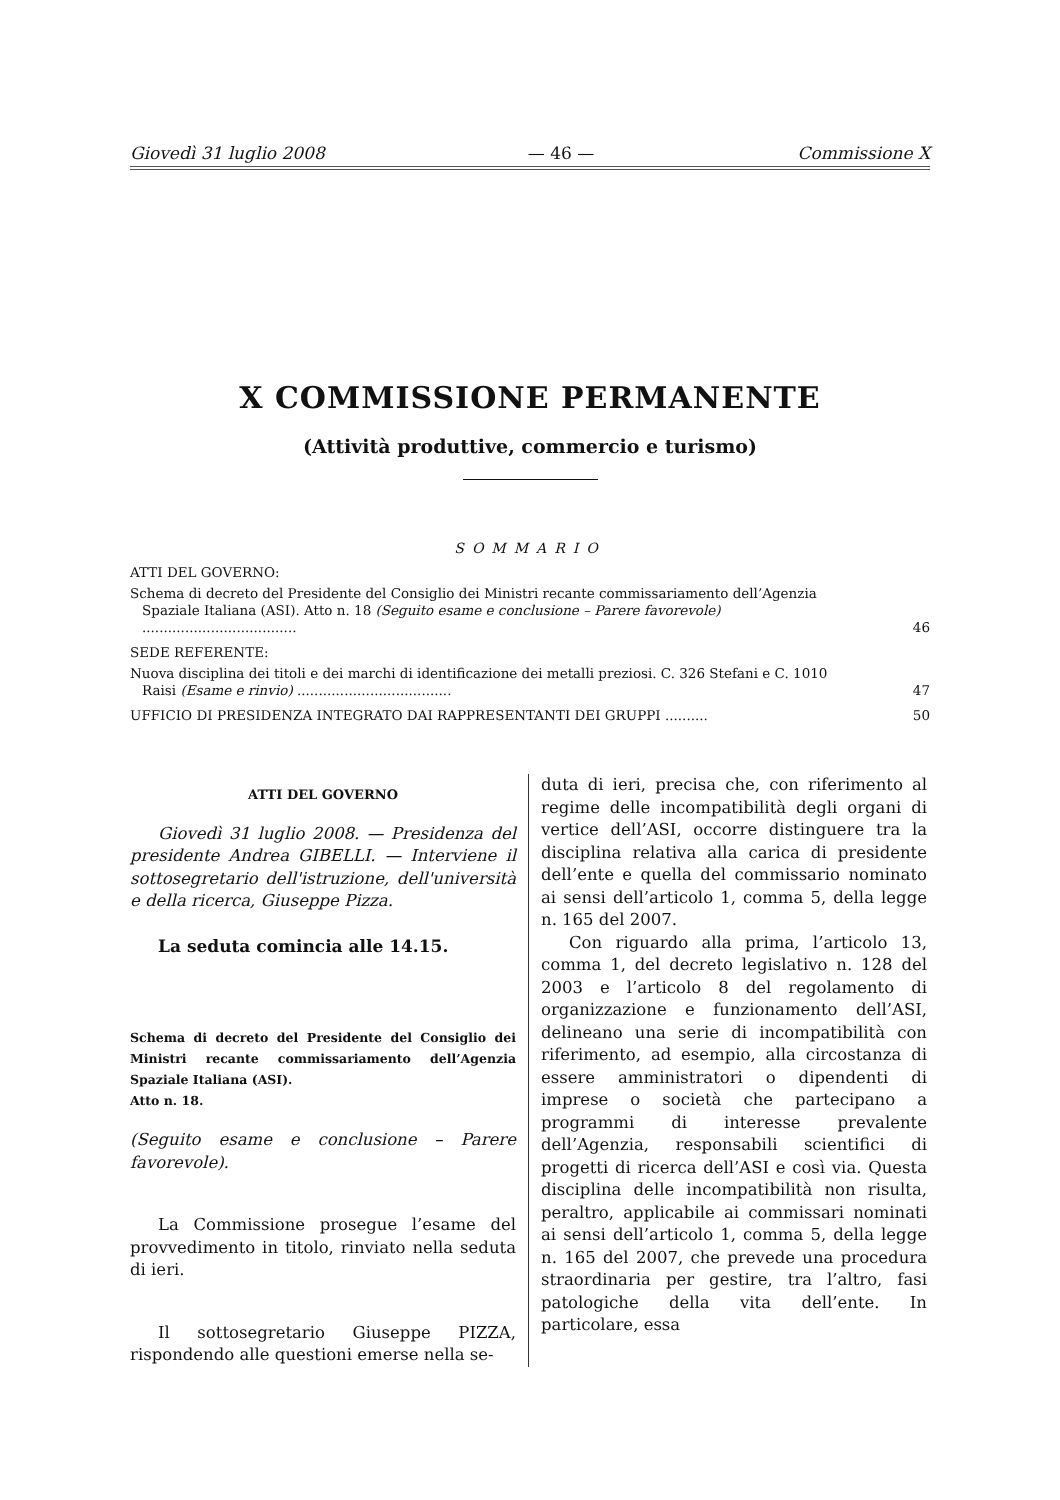Giovedì 31 luglio 2008 — 46 — Commissione X
X COMMISSIONE PERMANENTE
(Attività produttive, commercio e turismo)
SOMMARIO
ATTI DEL GOVERNO:
Schema di decreto del Presidente del Consiglio dei Ministri recante commissariamento dell’Agenzia Spaziale Italiana (ASI). Atto n. 18 (Seguito esame e conclusione – Parere favorevole) ....................................
46
SEDE REFERENTE:
Nuova disciplina dei titoli e dei marchi di identificazione dei metalli preziosi. C. 326 Stefani e C. 1010 Raisi (Esame e rinvio) ....................................
47
UFFICIO DI PRESIDENZA INTEGRATO DAI RAPPRESENTANTI DEI GRUPPI ..........
50
ATTI DEL GOVERNO
Giovedì 31 luglio 2008. — Presidenza del presidente Andrea GIBELLI. — Interviene il sottosegretario dell'istruzione, dell'università e della ricerca, Giuseppe Pizza.
La seduta comincia alle 14.15.
Schema di decreto del Presidente del Consiglio dei Ministri recante commissariamento dell’Agenzia Spaziale Italiana (ASI).
Atto n. 18.
(Seguito esame e conclusione – Parere favorevole).
La Commissione prosegue l’esame del provvedimento in titolo, rinviato nella seduta di ieri.
Il sottosegretario Giuseppe PIZZA, rispondendo alle questioni emerse nella se-
duta di ieri, precisa che, con riferimento al regime delle incompatibilità degli organi di vertice dell’ASI, occorre distinguere tra la disciplina relativa alla carica di presidente dell’ente e quella del commissario nominato ai sensi dell’articolo 1, comma 5, della legge n. 165 del 2007.
Con riguardo alla prima, l’articolo 13, comma 1, del decreto legislativo n. 128 del 2003 e l’articolo 8 del regolamento di organizzazione e funzionamento dell’ASI, delineano una serie di incompatibilità con riferimento, ad esempio, alla circostanza di essere amministratori o dipendenti di imprese o società che partecipano a programmi di interesse prevalente dell’Agenzia, responsabili scientifici di progetti di ricerca dell’ASI e così via. Questa disciplina delle incompatibilità non risulta, peraltro, applicabile ai commissari nominati ai sensi dell’articolo 1, comma 5, della legge n. 165 del 2007, che prevede una procedura straordinaria per gestire, tra l’altro, fasi patologiche della vita dell’ente. In particolare, essa